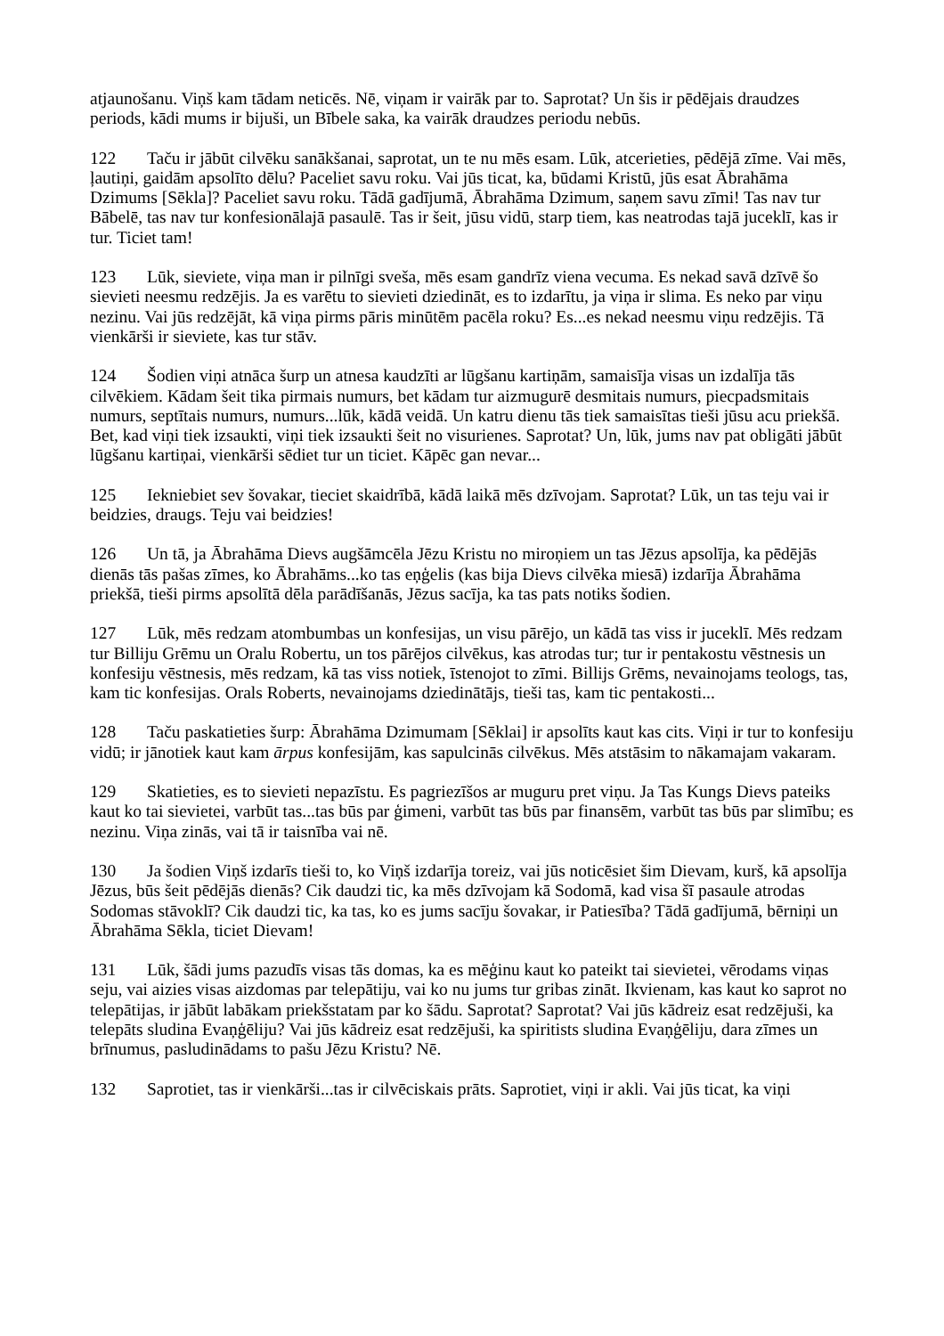atjaunošanu. Viņš kam tādam neticēs. Nē, viņam ir vairāk par to. Saprotat? Un šis ir pēdējais draudzes periods, kādi mums ir bijuši, un Bībele saka, ka vairāk draudzes periodu nebūs.
122 Taču ir jābūt cilvēku sanākšanai, saprotat, un te nu mēs esam. Lūk, atcerieties, pēdējā zīme. Vai mēs, ļautiņi, gaidām apsolīto dēlu? Paceliet savu roku. Vai jūs ticat, ka, būdami Kristū, jūs esat Ābrahāma Dzimums [Sēkla]? Paceliet savu roku. Tādā gadījumā, Ābrahāma Dzimum, saņem savu zīmi! Tas nav tur Bābelē, tas nav tur konfesionālajā pasaulē. Tas ir šeit, jūsu vidū, starp tiem, kas neatrodas tajā juceklī, kas ir tur. Ticiet tam!
123 Lūk, sieviete, viņa man ir pilnīgi sveša, mēs esam gandrīz viena vecuma. Es nekad savā dzīvē šo sievieti neesmu redzējis. Ja es varētu to sievieti dziedināt, es to izdarītu, ja viņa ir slima. Es neko par viņu nezinu. Vai jūs redzējāt, kā viņa pirms pāris minūtēm pacēla roku? Es...es nekad neesmu viņu redzējis. Tā vienkārši ir sieviete, kas tur stāv.
124 Šodien viņi atnāca šurp un atnesa kaudzīti ar lūgšanu kartiņām, samaisīja visas un izdalīja tās cilvēkiem. Kādam šeit tika pirmais numurs, bet kādam tur aizmugurē desmitais numurs, piecpadsmitais numurs, septītais numurs, numurs...lūk, kādā veidā. Un katru dienu tās tiek samaisītas tieši jūsu acu priekšā. Bet, kad viņi tiek izsaukti, viņi tiek izsaukti šeit no visurienes. Saprotat? Un, lūk, jums nav pat obligāti jābūt lūgšanu kartiņai, vienkārši sēdiet tur un ticiet. Kāpēc gan nevar...
125 Iekniebiet sev šovakar, tieciet skaidrībā, kādā laikā mēs dzīvojam. Saprotat? Lūk, un tas teju vai ir beidzies, draugs. Teju vai beidzies!
126 Un tā, ja Ābrahāma Dievs augšāmcēla Jēzu Kristu no miroņiem un tas Jēzus apsolīja, ka pēdējās dienās tās pašas zīmes, ko Ābrahāms...ko tas eņģelis (kas bija Dievs cilvēka miesā) izdarīja Ābrahāma priekšā, tieši pirms apsolītā dēla parādīšanās, Jēzus sacīja, ka tas pats notiks šodien.
127 Lūk, mēs redzam atombumbas un konfesijas, un visu pārējo, un kādā tas viss ir juceklī. Mēs redzam tur Billiju Grēmu un Oralu Robertu, un tos pārējos cilvēkus, kas atrodas tur; tur ir pentakostu vēstnesis un konfesiju vēstnesis, mēs redzam, kā tas viss notiek, īstenojot to zīmi. Billijs Grēms, nevainojams teologs, tas, kam tic konfesijas. Orals Roberts, nevainojams dziedinātājs, tieši tas, kam tic pentakosti...
128 Taču paskatieties šurp: Ābrahāma Dzimumam [Sēklai] ir apsolīts kaut kas cits. Viņi ir tur to konfesiju vidū; ir jānotiek kaut kam ārpus konfesijām, kas sapulcinās cilvēkus. Mēs atstāsim to nākamajam vakaram.
129 Skatieties, es to sievieti nepazīstu. Es pagriezīšos ar muguru pret viņu. Ja Tas Kungs Dievs pateiks kaut ko tai sievietei, varbūt tas...tas būs par ģimeni, varbūt tas būs par finansēm, varbūt tas būs par slimību; es nezinu. Viņa zinās, vai tā ir taisnība vai nē.
130 Ja šodien Viņš izdarīs tieši to, ko Viņš izdarīja toreiz, vai jūs noticēsiet šim Dievam, kurš, kā apsolīja Jēzus, būs šeit pēdējās dienās? Cik daudzi tic, ka mēs dzīvojam kā Sodomā, kad visa šī pasaule atrodas Sodomas stāvoklī? Cik daudzi tic, ka tas, ko es jums sacīju šovakar, ir Patiesība? Tādā gadījumā, bērniņi un Ābrahāma Sēkla, ticiet Dievam!
131 Lūk, šādi jums pazudīs visas tās domas, ka es mēģinu kaut ko pateikt tai sievietei, vērodams viņas seju, vai aizies visas aizdomas par telepātiju, vai ko nu jums tur gribas zināt. Ikvienam, kas kaut ko saprot no telepātijas, ir jābūt labākam priekšstatam par ko šādu. Saprotat? Saprotat? Vai jūs kādreiz esat redzējuši, ka telepāts sludina Evaņģēliju? Vai jūs kādreiz esat redzējuši, ka spiritists sludina Evaņģēliju, dara zīmes un brīnumus, pasludinādams to pašu Jēzu Kristu? Nē.
132 Saprotiet, tas ir vienkārši...tas ir cilvēciskais prāts. Saprotiet, viņi ir akli. Vai jūs ticat, ka viņi